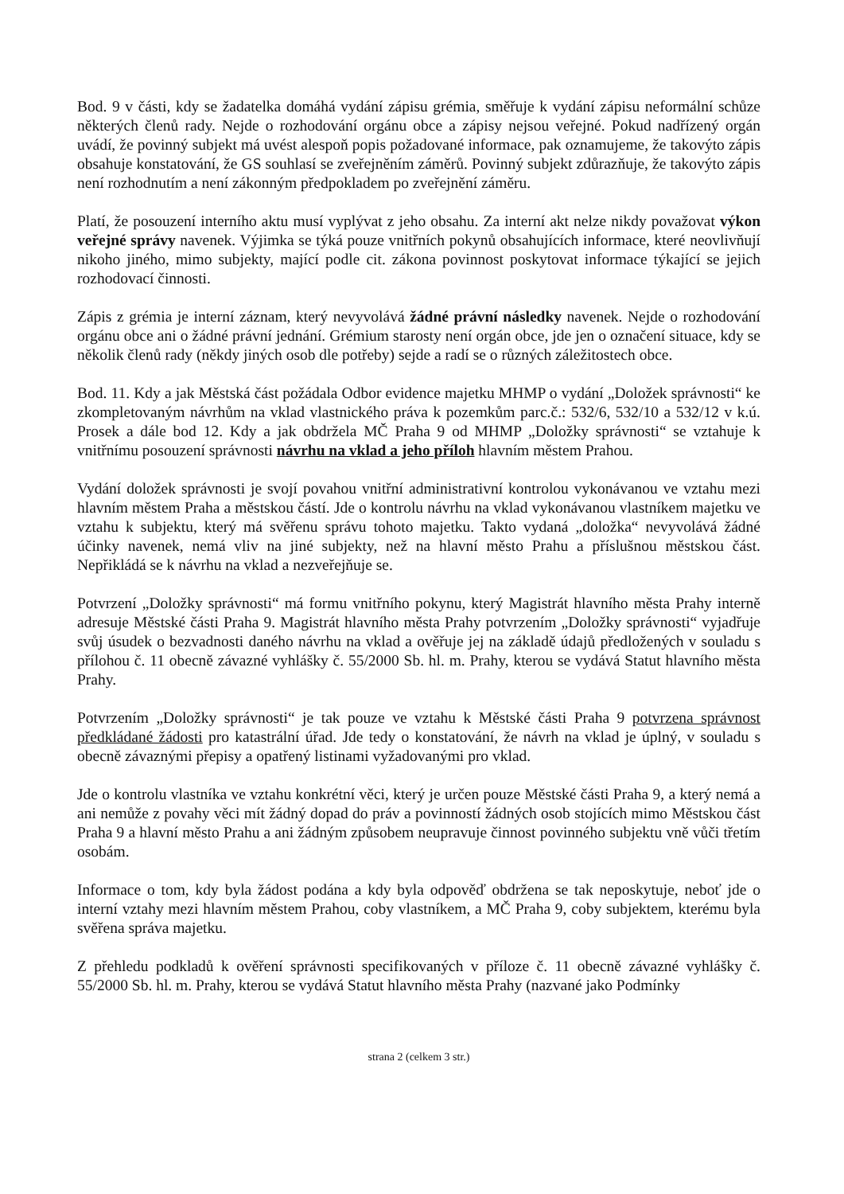Bod. 9 v části, kdy se žadatelka domáhá vydání zápisu grémia, směřuje k vydání zápisu neformální schůze některých členů rady. Nejde o rozhodování orgánu obce a zápisy nejsou veřejné. Pokud nadřízený orgán uvádí, že povinný subjekt má uvést alespoň popis požadované informace, pak oznamujeme, že takovýto zápis obsahuje konstatování, že GS souhlasí se zveřejněním záměrů. Povinný subjekt zdůrazňuje, že takovýto zápis není rozhodnutím a není zákonným předpokladem po zveřejnění záměru.
Platí, že posouzení interního aktu musí vyplývat z jeho obsahu. Za interní akt nelze nikdy považovat výkon veřejné správy navenek. Výjimka se týká pouze vnitřních pokynů obsahujících informace, které neovlivňují nikoho jiného, mimo subjekty, mající podle cit. zákona povinnost poskytovat informace týkající se jejich rozhodovací činnosti.
Zápis z grémia je interní záznam, který nevyvolává žádné právní následky navenek. Nejde o rozhodování orgánu obce ani o žádné právní jednání. Grémium starosty není orgán obce, jde jen o označení situace, kdy se několik členů rady (někdy jiných osob dle potřeby) sejde a radí se o různých záležitostech obce.
Bod. 11. Kdy a jak Městská část požádala Odbor evidence majetku MHMP o vydání „Doložek správnosti“ ke zkompletovaným návrhům na vklad vlastnického práva k pozemkům parc.č.: 532/6, 532/10 a 532/12 v k.ú. Prosek a dále bod 12. Kdy a jak obdržela MČ Praha 9 od MHMP „Doložky správnosti“ se vztahuje k vnitřnímu posouzení správnosti návrhu na vklad a jeho příloh hlavním městem Prahou.
Vydání doložek správnosti je svojí povahou vnitřní administrativní kontrolou vykonávanou ve vztahu mezi hlavním městem Praha a městskou částí. Jde o kontrolu návrhu na vklad vykonávanou vlastníkem majetku ve vztahu k subjektu, který má svěřenu správu tohoto majetku. Takto vydaná „doložka“ nevyvolává žádné účinky navenek, nemá vliv na jiné subjekty, než na hlavní město Prahu a příslušnou městskou část. Nepřikládá se k návrhu na vklad a nezveřejňuje se.
Potvrzení „Doložky správnosti“ má formu vnitřního pokynu, který Magistrát hlavního města Prahy interně adresuje Městské části Praha 9. Magistrát hlavního města Prahy potvrzením „Doložky správnosti“ vyjadřuje svůj úsudek o bezvadnosti daného návrhu na vklad a ověřuje jej na základě údajů předložených v souladu s přílohou č. 11 obecně závazné vyhlášky č. 55/2000 Sb. hl. m. Prahy, kterou se vydává Statut hlavního města Prahy.
Potvrzením „Doložky správnosti“ je tak pouze ve vztahu k Městské části Praha 9 potvrzena správnost předkládané žádosti pro katastrální úřad. Jde tedy o konstatování, že návrh na vklad je úplný, v souladu s obecně závaznými přepisy a opatřený listinami vyžadovanými pro vklad.
Jde o kontrolu vlastníka ve vztahu konkrétní věci, který je určen pouze Městské části Praha 9, a který nemá a ani nemůže z povahy věci mít žádný dopad do práv a povinností žádných osob stojících mimo Městskou část Praha 9 a hlavní město Prahu a ani žádným způsobem neupravuje činnost povinného subjektu vně vůči třetím osobám.
Informace o tom, kdy byla žádost podána a kdy byla odpověď obdržena se tak neposkytuje, neboť jde o interní vztahy mezi hlavním městem Prahou, coby vlastníkem, a MČ Praha 9, coby subjektem, kterému byla svěřena správa majetku.
Z přehledu podkladů k ověření správnosti specifikovaných v příloze č. 11 obecně závazné vyhlášky č. 55/2000 Sb. hl. m. Prahy, kterou se vydává Statut hlavního města Prahy (nazvané jako Podmínky
strana 2 (celkem 3 str.)